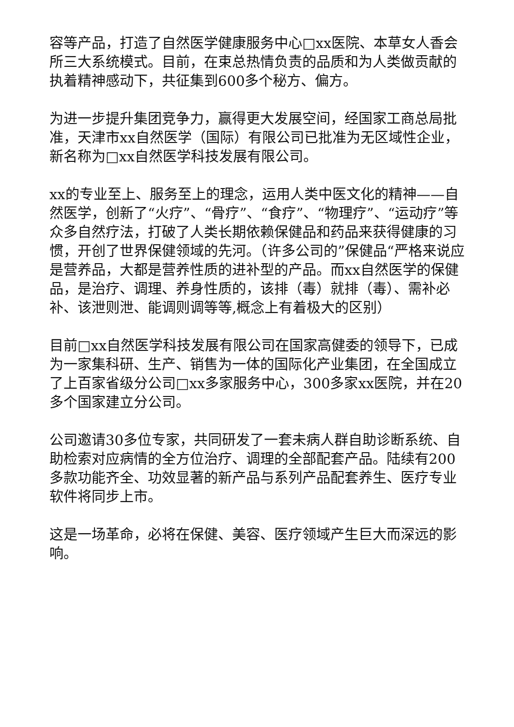容等产品，打造了自然医学健康服务中心□xx医院、本草女人香会所三大系统模式。目前，在束总热情负责的品质和为人类做贡献的执着精神感动下，共征集到600多个秘方、偏方。
为进一步提升集团竞争力，赢得更大发展空间，经国家工商总局批准，天津市xx自然医学（国际）有限公司已批准为无区域性企业，新名称为□xx自然医学科技发展有限公司。
xx的专业至上、服务至上的理念，运用人类中医文化的精神——自然医学，创新了“火疗”、“骨疗”、“食疗”、“物理疗”、“运动疗”等众多自然疗法，打破了人类长期依赖保健品和药品来获得健康的习惯，开创了世界保健领域的先河。（许多公司的”保健品“严格来说应是营养品，大都是营养性质的进补型的产品。而xx自然医学的保健品，是治疗、调理、养身性质的，该排（毒）就排（毒）、需补必补、该泄则泄、能调则调等等,概念上有着极大的区别）
目前□xx自然医学科技发展有限公司在国家高健委的领导下，已成为一家集科研、生产、销售为一体的国际化产业集团，在全国成立了上百家省级分公司□xx多家服务中心，300多家xx医院，并在20多个国家建立分公司。
公司邀请30多位专家，共同研发了一套未病人群自助诊断系统、自助检索对应病情的全方位治疗、调理的全部配套产品。陆续有200多款功能齐全、功效显著的新产品与系列产品配套养生、医疗专业软件将同步上市。
这是一场革命，必将在保健、美容、医疗领域产生巨大而深远的影响。